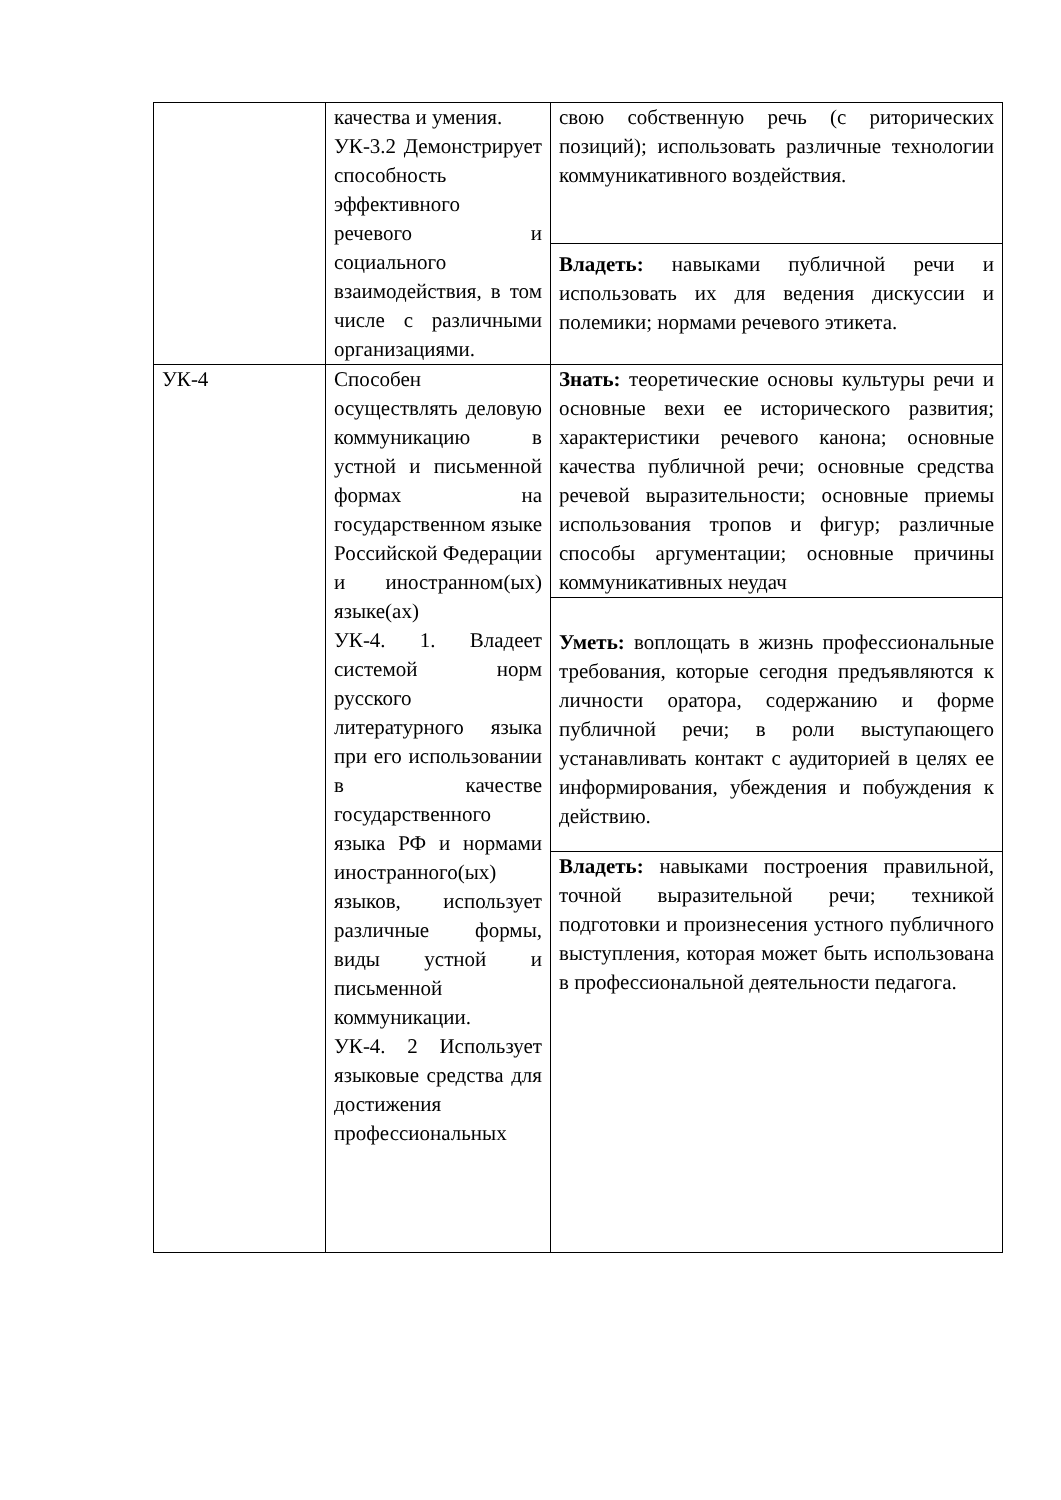| | качества и умения. УК-3.2 Демонстрирует способность эффективного речевого и социального взаимодействия, в том числе с различными организациями. | свою собственную речь (с риторических позиций); использовать различные технологии коммуникативного воздействия. |
| | | Владеть: навыками публичной речи и использовать их для ведения дискуссии и полемики; нормами речевого этикета. |
| УК-4 | Способен осуществлять деловую коммуникацию в устной и письменной формах на государственном языке Российской Федерации и иностранном(ых) языке(ах) УК-4. 1. Владеет системой норм русского литературного языка при его использовании в качестве государственного языка РФ и нормами иностранного(ых) языков, использует различные формы, виды устной и письменной коммуникации. УК-4. 2 Использует языковые средства для достижения профессиональных | Знать: теоретические основы культуры речи и основные вехи ее исторического развития; характеристики речевого канона; основные качества публичной речи; основные средства речевой выразительности; основные приемы использования тропов и фигур; различные способы аргументации; основные причины коммуникативных неудач |
| | | Уметь: воплощать в жизнь профессиональные требования, которые сегодня предъявляются к личности оратора, содержанию и форме публичной речи; в роли выступающего устанавливать контакт с аудиторией в целях ее информирования, убеждения и побуждения к действию. |
| | | Владеть: навыками построения правильной, точной выразительной речи; техникой подготовки и произнесения устного публичного выступления, которая может быть использована в профессиональной деятельности педагога. |